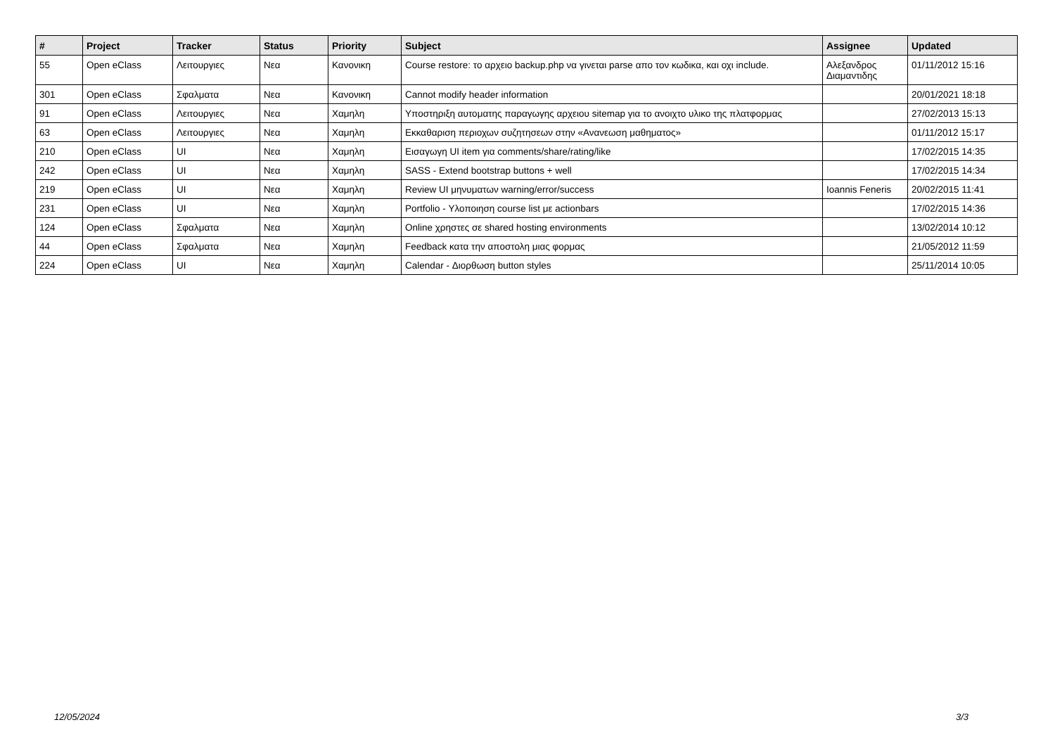| # | Project | Tracker | Status | Priority | Subject | Assignee | Updated |
| --- | --- | --- | --- | --- | --- | --- | --- |
| 55 | Open eClass | Λειτουργιες | Νεα | Κανονικη | Course restore: το αρχειο backup.php να γινεται parse απο τον κωδικα, και οχι include. | Αλεξανδρος Διαμαντιδης | 01/11/2012 15:16 |
| 301 | Open eClass | Σφαλματα | Νεα | Κανονικη | Cannot modify header information | | 20/01/2021 18:18 |
| 91 | Open eClass | Λειτουργιες | Νεα | Χαμηλη | Υποστηριξη αυτοματης παραγωγης αρχειου sitemap για το ανοιχτο υλικο της πλατφορμας | | 27/02/2013 15:13 |
| 63 | Open eClass | Λειτουργιες | Νεα | Χαμηλη | Εκκαθαριση περιοχων συζητησεων στην «Ανανεωση μαθηματος» | | 01/11/2012 15:17 |
| 210 | Open eClass | UI | Νεα | Χαμηλη | Εισαγωγη UI item για comments/share/rating/like | | 17/02/2015 14:35 |
| 242 | Open eClass | UI | Νεα | Χαμηλη | SASS - Extend bootstrap buttons + well | | 17/02/2015 14:34 |
| 219 | Open eClass | UI | Νεα | Χαμηλη | Review UI μηνυματων warning/error/success | Ioannis Feneris | 20/02/2015 11:41 |
| 231 | Open eClass | UI | Νεα | Χαμηλη | Portfolio - Υλοποιηση course list με actionbars | | 17/02/2015 14:36 |
| 124 | Open eClass | Σφαλματα | Νεα | Χαμηλη | Online χρηστες σε shared hosting environments | | 13/02/2014 10:12 |
| 44 | Open eClass | Σφαλματα | Νεα | Χαμηλη | Feedback κατα την αποστολη μιας φορμας | | 21/05/2012 11:59 |
| 224 | Open eClass | UI | Νεα | Χαμηλη | Calendar - Διορθωση button styles | | 25/11/2014 10:05 |
12/05/2024 3/3